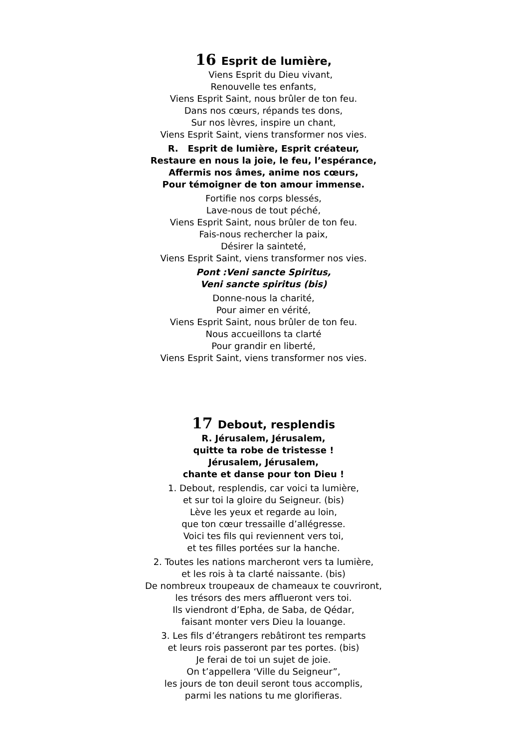16 Esprit de lumière,
Viens Esprit du Dieu vivant,
Renouvelle tes enfants,
Viens Esprit Saint, nous brûler de ton feu.
Dans nos cœurs, répands tes dons,
Sur nos lèvres, inspire un chant,
Viens Esprit Saint, viens transformer nos vies.
R. Esprit de lumière, Esprit créateur,
Restaure en nous la joie, le feu, l’espérance,
Affermis nos âmes, anime nos cœurs,
Pour témoigner de ton amour immense.
Fortifie nos corps blessés,
Lave-nous de tout péché,
Viens Esprit Saint, nous brûler de ton feu.
Fais-nous rechercher la paix,
Désirer la sainteté,
Viens Esprit Saint, viens transformer nos vies.
Pont :Veni sancte Spiritus,
Veni sancte spiritus (bis)
Donne-nous la charité,
Pour aimer en vérité,
Viens Esprit Saint, nous brûler de ton feu.
Nous accueillons ta clarté
Pour grandir en liberté,
Viens Esprit Saint, viens transformer nos vies.
17 Debout, resplendis
R. Jérusalem, Jérusalem,
quitte ta robe de tristesse !
Jérusalem, Jérusalem,
chante et danse pour ton Dieu !
1. Debout, resplendis, car voici ta lumière,
et sur toi la gloire du Seigneur. (bis)
Lève les yeux et regarde au loin,
que ton cœur tressaille d’allégresse.
Voici tes fils qui reviennent vers toi,
et tes filles portées sur la hanche.
2. Toutes les nations marcheront vers ta lumière,
et les rois à ta clarté naissante. (bis)
De nombreux troupeaux de chameaux te couvriront,
les trésors des mers afflueront vers toi.
Ils viendront d’Epha, de Saba, de Qédar,
faisant monter vers Dieu la louange.
3. Les fils d’étrangers rebâtiront tes remparts
et leurs rois passeront par tes portes. (bis)
Je ferai de toi un sujet de joie.
On t’appellera ‘Ville du Seigneur”,
les jours de ton deuil seront tous accomplis,
parmi les nations tu me glorifieras.